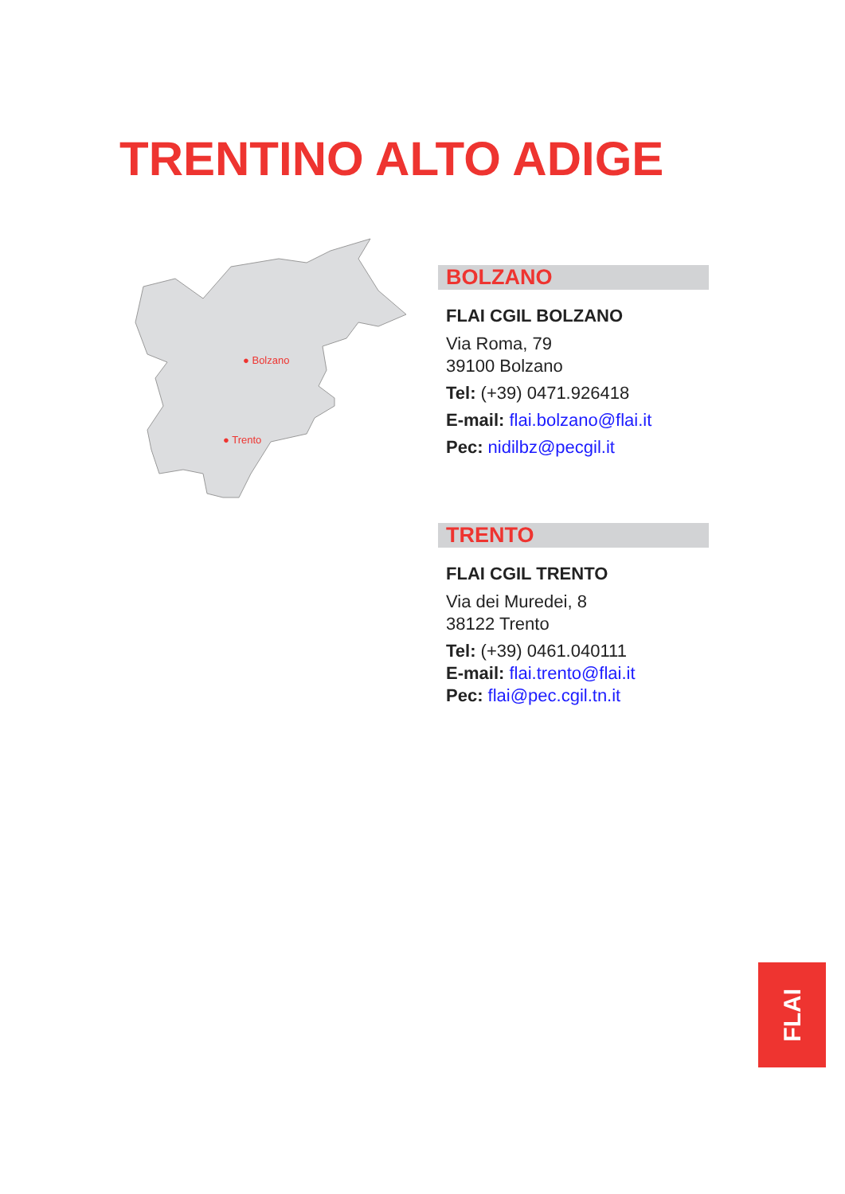TRENTINO ALTO ADIGE
● Bolzano
● Trento
BOLZANO
FLAI CGIL BOLZANO
Via Roma, 79
39100 Bolzano
Tel: (+39) 0471.926418
E-mail: flai.bolzano@flai.it
Pec: nidilbz@pecgil.it
TRENTO
FLAI CGIL TRENTO
Via dei Muredei, 8
38122 Trento
Tel: (+39) 0461.040111
E-mail: flai.trento@flai.it
Pec: flai@pec.cgil.tn.it
FLAI